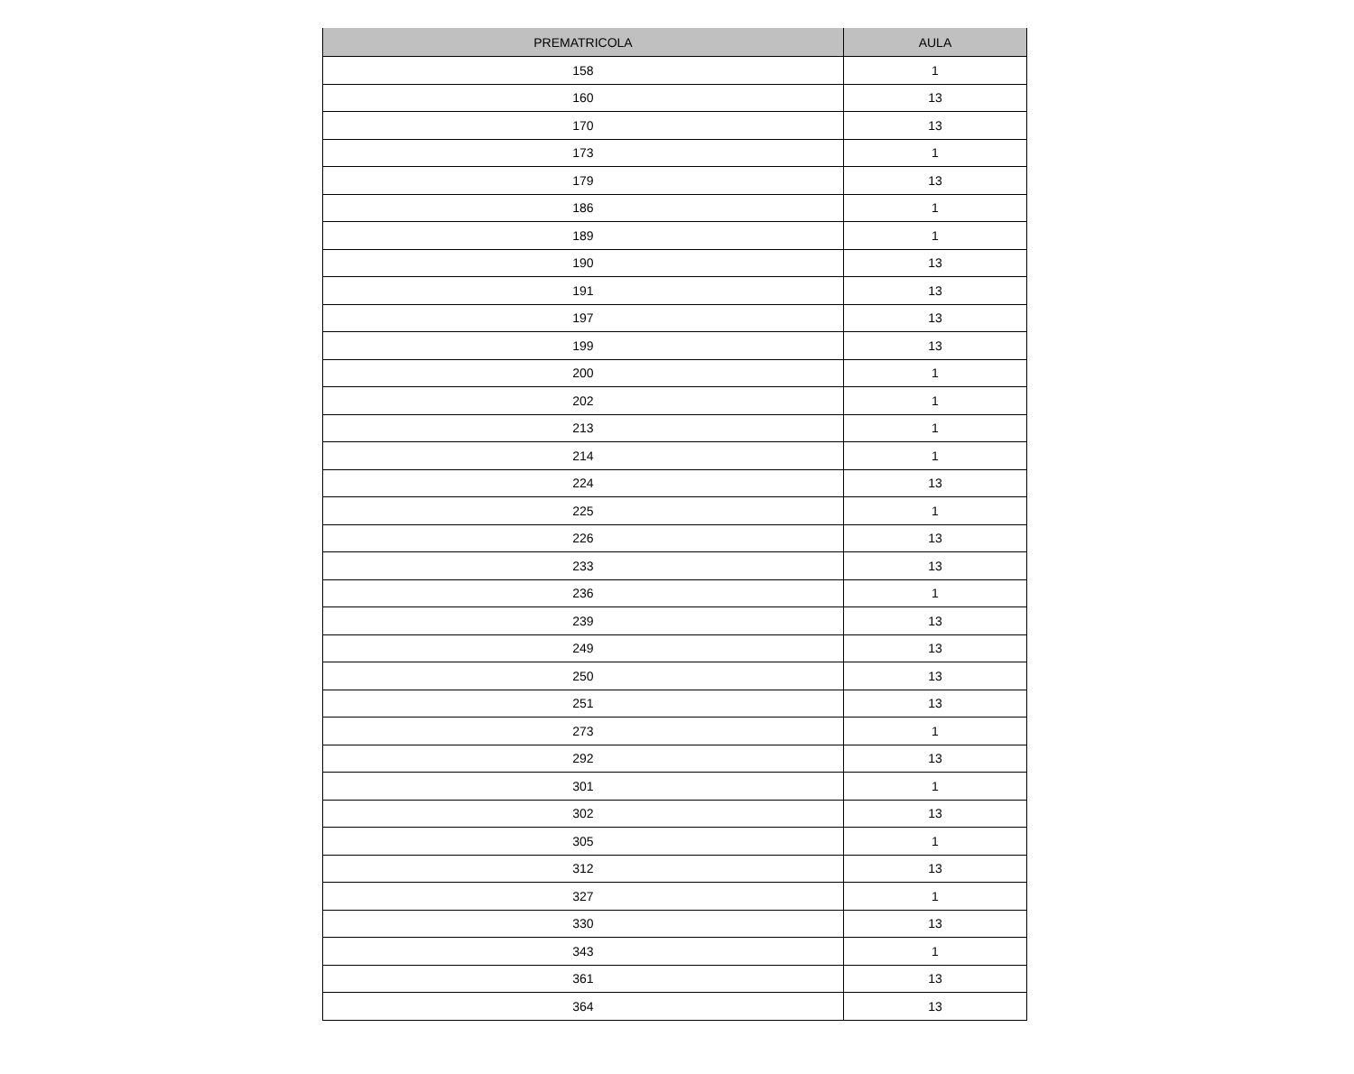| PREMATRICOLA | AULA |
| --- | --- |
| 158 | 1 |
| 160 | 13 |
| 170 | 13 |
| 173 | 1 |
| 179 | 13 |
| 186 | 1 |
| 189 | 1 |
| 190 | 13 |
| 191 | 13 |
| 197 | 13 |
| 199 | 13 |
| 200 | 1 |
| 202 | 1 |
| 213 | 1 |
| 214 | 1 |
| 224 | 13 |
| 225 | 1 |
| 226 | 13 |
| 233 | 13 |
| 236 | 1 |
| 239 | 13 |
| 249 | 13 |
| 250 | 13 |
| 251 | 13 |
| 273 | 1 |
| 292 | 13 |
| 301 | 1 |
| 302 | 13 |
| 305 | 1 |
| 312 | 13 |
| 327 | 1 |
| 330 | 13 |
| 343 | 1 |
| 361 | 13 |
| 364 | 13 |